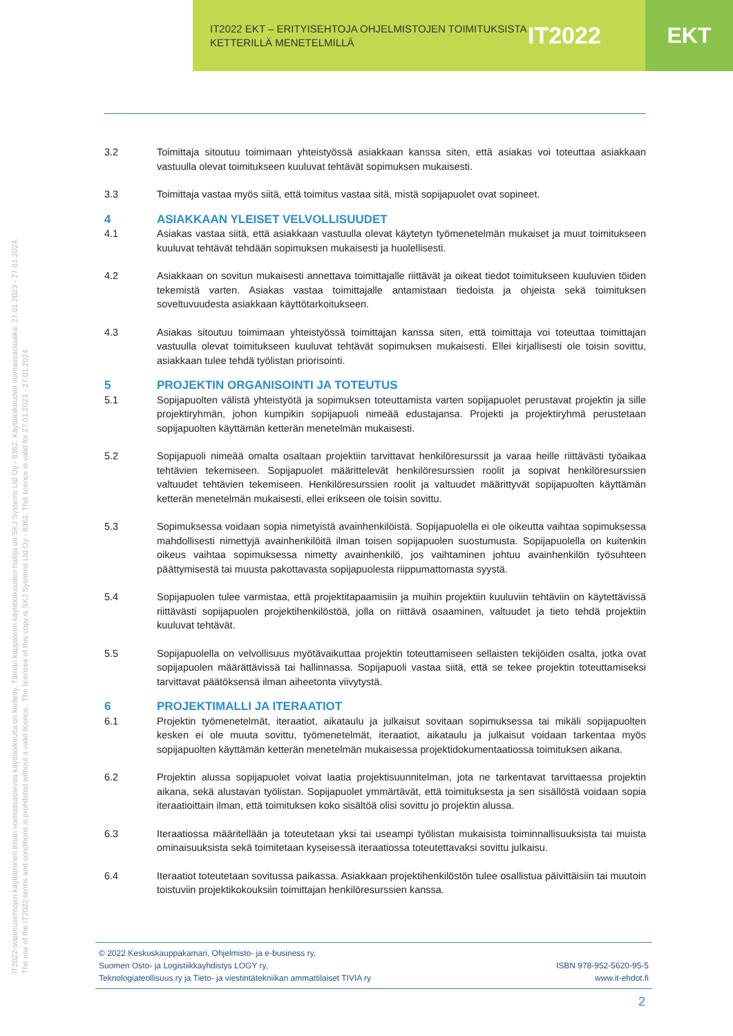IT2022 EKT – ERITYISEHTOJA OHJELMISTOJEN TOIMITUKSISTA
KETTERILLÄ MENETELMILLÄ
IT2022 EKT
IT2022-sopimusehtojen käyttäminen ilman voimassaolevaa käyttöoikeutta on kielletty. Tämän kappaleen käyttöoikeuden haltija on SKJ Systems Ltd Oy - 8362. Käyttöoikeuden voimassaoloaika: 27.01.2023 - 27.01.2024.
The use of the IT2022-terms and conditions is prohibited without a valid licence.. The licensee of this copy is SKJ Systems Ltd Oy - 8362. This licence is valid for 27.01.2023 - 27.01.2024.
3.2 Toimittaja sitoutuu toimimaan yhteistyössä asiakkaan kanssa siten, että asiakas voi toteuttaa asiakkaan vastuulla olevat toimitukseen kuuluvat tehtävät sopimuksen mukaisesti.
3.3 Toimittaja vastaa myös siitä, että toimitus vastaa sitä, mistä sopijapuolet ovat sopineet.
4 ASIAKKAAN YLEISET VELVOLLISUUDET
4.1 Asiakas vastaa siitä, että asiakkaan vastuulla olevat käytetyn työmenetelmän mukaiset ja muut toimitukseen kuuluvat tehtävät tehdään sopimuksen mukaisesti ja huolellisesti.
4.2 Asiakkaan on sovitun mukaisesti annettava toimittajalle riittävät ja oikeat tiedot toimitukseen kuuluvien töiden tekemistä varten. Asiakas vastaa toimittajalle antamistaan tiedoista ja ohjeista sekä toimituksen soveltuvuudesta asiakkaan käyttötarkoitukseen.
4.3 Asiakas sitoutuu toimimaan yhteistyössä toimittajan kanssa siten, että toimittaja voi toteuttaa toimittajan vastuulla olevat toimitukseen kuuluvat tehtävät sopimuksen mukaisesti. Ellei kirjallisesti ole toisin sovittu, asiakkaan tulee tehdä työlistan priorisointi.
5 PROJEKTIN ORGANISOINTI JA TOTEUTUS
5.1 Sopijapuolten välistä yhteistyötä ja sopimuksen toteuttamista varten sopijapuolet perustavat projektin ja sille projektiryhmän, johon kumpikin sopijapuoli nimeää edustajansa. Projekti ja projektiryhmä perustetaan sopijapuolten käyttämän ketterän menetelmän mukaisesti.
5.2 Sopijapuoli nimeää omalta osaltaan projektiin tarvittavat henkilöresurssit ja varaa heille riittävästi työaikaa tehtävien tekemiseen. Sopijapuolet määrittelevät henkilöresurssien roolit ja sopivat henkilöresurssien valtuudet tehtävien tekemiseen. Henkilöresurssien roolit ja valtuudet määrittyvät sopijapuolten käyttämän ketterän menetelmän mukaisesti, ellei erikseen ole toisin sovittu.
5.3 Sopimuksessa voidaan sopia nimetyistä avainhenkilöistä. Sopijapuolella ei ole oikeutta vaihtaa sopimuksessa mahdollisesti nimettyjä avainhenkilöitä ilman toisen sopijapuolen suostumusta. Sopijapuolella on kuitenkin oikeus vaihtaa sopimuksessa nimetty avainhenkilö, jos vaihtaminen johtuu avainhenkilön työsuhteen päättymisestä tai muusta pakottavasta sopijapuolesta riippumattomasta syystä.
5.4 Sopijapuolen tulee varmistaa, että projektitapaamisiin ja muihin projektiin kuuluviin tehtäviin on käytettävissä riittävästi sopijapuolen projektihenkilöstöä, jolla on riittävä osaaminen, valtuudet ja tieto tehdä projektiin kuuluvat tehtävät.
5.5 Sopijapuolella on velvollisuus myötävaikuttaa projektin toteuttamiseen sellaisten tekijöiden osalta, jotka ovat sopijapuolen määrättävissä tai hallinnassa. Sopijapuoli vastaa siitä, että se tekee projektin toteuttamiseksi tarvittavat päätöksensä ilman aiheetonta viivytystä.
6 PROJEKTIMALLI JA ITERAATIOT
6.1 Projektin työmenetelmät, iteraatiot, aikataulu ja julkaisut sovitaan sopimuksessa tai mikäli sopijapuolten kesken ei ole muuta sovittu, työmenetelmät, iteraatiot, aikataulu ja julkaisut voidaan tarkentaa myös sopijapuolten käyttämän ketterän menetelmän mukaisessa projektidokumentaatiossa toimituksen aikana.
6.2 Projektin alussa sopijapuolet voivat laatia projektisuunnitelman, jota ne tarkentavat tarvittaessa projektin aikana, sekä alustavan työlistan. Sopijapuolet ymmärtävät, että toimituksesta ja sen sisällöstä voidaan sopia iteraatioittain ilman, että toimituksen koko sisältöä olisi sovittu jo projektin alussa.
6.3 Iteraatiossa määritellään ja toteutetaan yksi tai useampi työlistan mukaisista toiminnallisuuksista tai muista ominaisuuksista sekä toimitetaan kyseisessä iteraatiossa toteutettavaksi sovittu julkaisu.
6.4 Iteraatiot toteutetaan sovitussa paikassa. Asiakkaan projektihenkilöstön tulee osallistua päivittäisiin tai muutoin toistuviin projektikokouksiin toimittajan henkilöresurssien kanssa.
© 2022 Keskuskauppakamari, Ohjelmisto- ja e-business ry,
Suomen Osto- ja Logistiikkayhdistys LOGY ry,
Teknologiateollisuus ry ja Tieto- ja viestintätekniikan ammattilaiset TIVIA ry
ISBN 978-952-5620-95-5
www.it-ehdot.fi
2